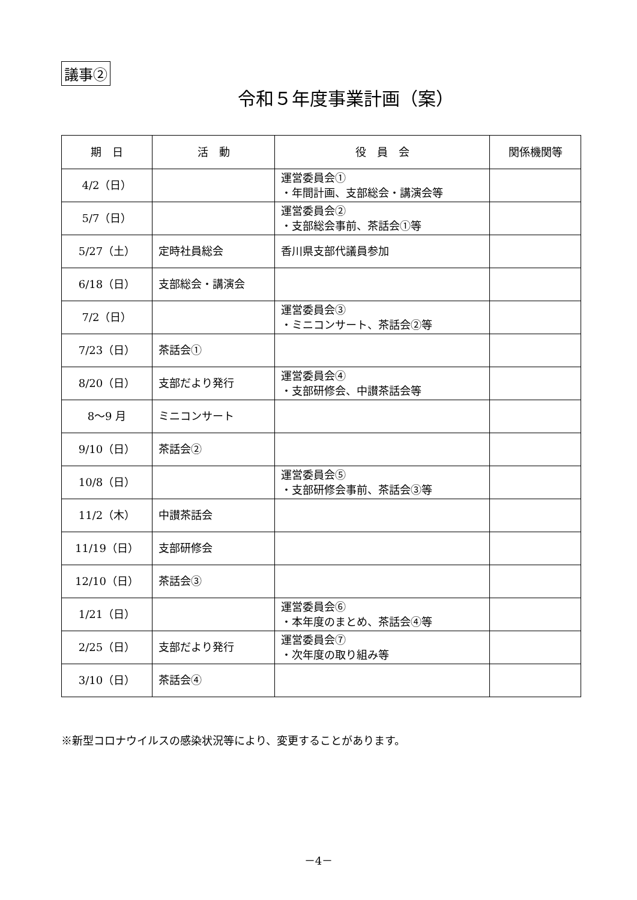議事②
令和５年度事業計画（案）
| 期 日 | 活 動 | 役 員 会 | 関係機関等 |
| --- | --- | --- | --- |
| 4/2（日） | | 運営委員会① ・年間計画、支部総会・講演会等 | |
| 5/7（日） | | 運営委員会② ・支部総会事前、茶話会①等 | |
| 5/27（土） | 定時社員総会 | 香川県支部代議員参加 | |
| 6/18（日） | 支部総会・講演会 | | |
| 7/2（日） | | 運営委員会③ ・ミニコンサート、茶話会②等 | |
| 7/23（日） | 茶話会① | | |
| 8/20（日） | 支部だより発行 | 運営委員会④ ・支部研修会、中讃茶話会等 | |
| 8～9 月 | ミニコンサート | | |
| 9/10（日） | 茶話会② | | |
| 10/8（日） | | 運営委員会⑤ ・支部研修会事前、茶話会③等 | |
| 11/2（木） | 中讃茶話会 | | |
| 11/19（日） | 支部研修会 | | |
| 12/10（日） | 茶話会③ | | |
| 1/21（日） | | 運営委員会⑥ ・本年度のまとめ、茶話会④等 | |
| 2/25（日） | 支部だより発行 | 運営委員会⑦ ・次年度の取り組み等 | |
| 3/10（日） | 茶話会④ | | |
※新型コロナウイルスの感染状況等により、変更することがあります。
－4－